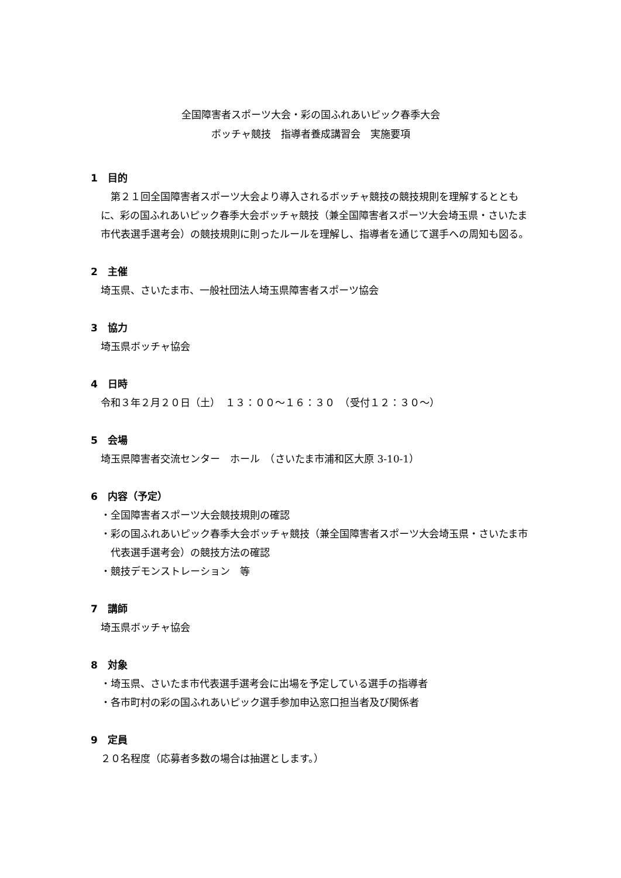全国障害者スポーツ大会・彩の国ふれあいピック春季大会
ボッチャ競技　指導者養成講習会　実施要項
1　目的
第２１回全国障害者スポーツ大会より導入されるボッチャ競技の競技規則を理解するとともに、彩の国ふれあいピック春季大会ボッチャ競技（兼全国障害者スポーツ大会埼玉県・さいたま市代表選手選考会）の競技規則に則ったルールを理解し、指導者を通じて選手への周知も図る。
2　主催
埼玉県、さいたま市、一般社団法人埼玉県障害者スポーツ協会
3　協力
埼玉県ボッチャ協会
4　日時
令和３年２月２０日（土）　１３：００～１６：３０　（受付１２：３０～）
5　会場
埼玉県障害者交流センター　ホール　（さいたま市浦和区大原 3-10-1）
6　内容（予定）
・全国障害者スポーツ大会競技規則の確認
・彩の国ふれあいピック春季大会ボッチャ競技（兼全国障害者スポーツ大会埼玉県・さいたま市代表選手選考会）の競技方法の確認
・競技デモンストレーション　等
7　講師
埼玉県ボッチャ協会
8　対象
・埼玉県、さいたま市代表選手選考会に出場を予定している選手の指導者
・各市町村の彩の国ふれあいピック選手参加申込窓口担当者及び関係者
9　定員
２０名程度（応募者多数の場合は抽選とします。）